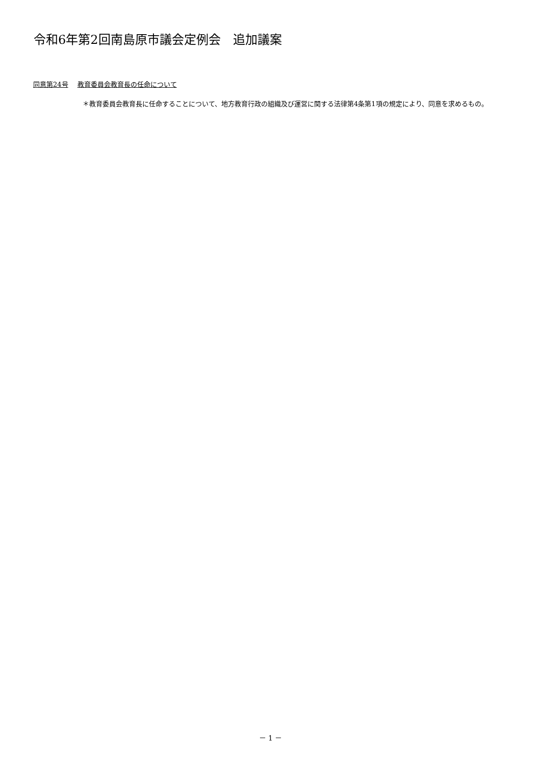令和6年第2回南島原市議会定例会　追加議案
同意第24号 教育委員会教育長の任命について
＊教育委員会教育長に任命することについて、地方教育行政の組織及び運営に関する法律第4条第1項の規定により、同意を求めるもの。
－ 1 －